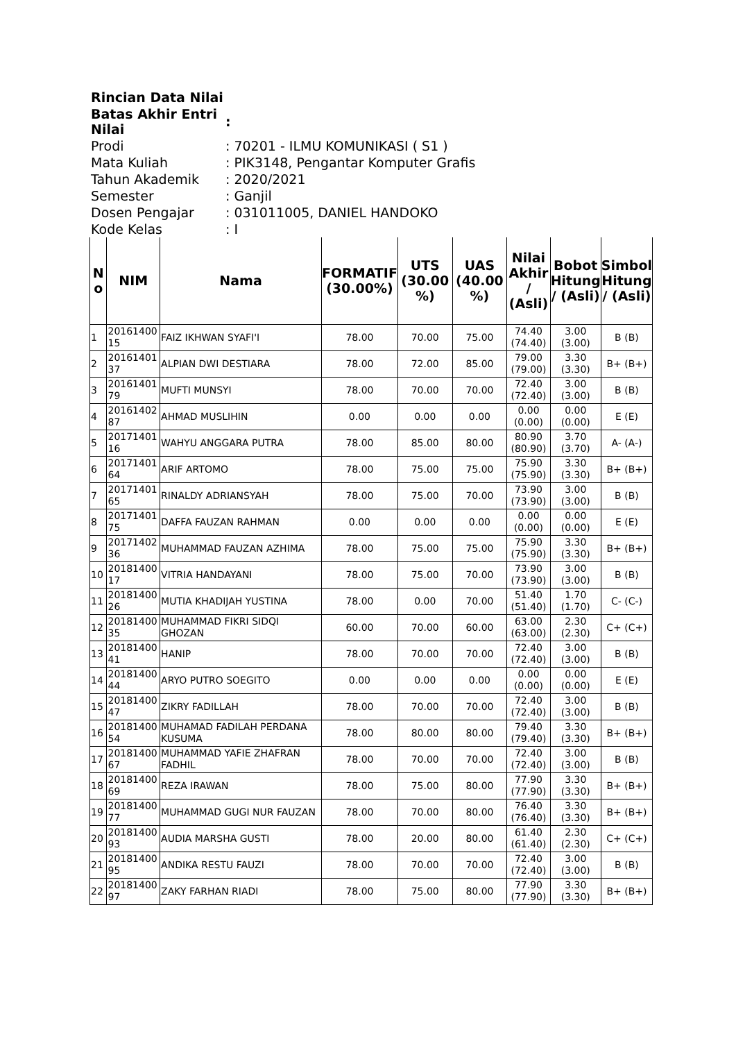| Rincian Data Nilai | |
| Batas Akhir Entri Nilai | : |
| Prodi | : 70201 - ILMU KOMUNIKASI ( S1 ) |
| Mata Kuliah | : PIK3148, Pengantar Komputer Grafis |
| Tahun Akademik | : 2020/2021 |
| Semester | : Ganjil |
| Dosen Pengajar | : 031011005, DANIEL HANDOKO |
| Kode Kelas | : I |
| N o | NIM | Nama | FORMATIF (30.00%) | UTS (30.00 %) | UAS (40.00 %) | Nilai Akhir / (Asli) | Bobot Hitung / (Asli) | Simbol Hitung / (Asli) |
| --- | --- | --- | --- | --- | --- | --- | --- | --- |
| 1 | 20161400 15 | FAIZ IKHWAN SYAFI'I | 78.00 | 70.00 | 75.00 | 74.40 (74.40) | 3.00 (3.00) | B (B) |
| 2 | 20161401 37 | ALPIAN DWI DESTIARA | 78.00 | 72.00 | 85.00 | 79.00 (79.00) | 3.30 (3.30) | B+ (B+) |
| 3 | 20161401 79 | MUFTI MUNSYI | 78.00 | 70.00 | 70.00 | 72.40 (72.40) | 3.00 (3.00) | B (B) |
| 4 | 20161402 87 | AHMAD MUSLIHIN | 0.00 | 0.00 | 0.00 | 0.00 (0.00) | 0.00 (0.00) | E (E) |
| 5 | 20171401 16 | WAHYU ANGGARA PUTRA | 78.00 | 85.00 | 80.00 | 80.90 (80.90) | 3.70 (3.70) | A- (A-) |
| 6 | 20171401 64 | ARIF ARTOMO | 78.00 | 75.00 | 75.00 | 75.90 (75.90) | 3.30 (3.30) | B+ (B+) |
| 7 | 20171401 65 | RINALDY ADRIANSYAH | 78.00 | 75.00 | 70.00 | 73.90 (73.90) | 3.00 (3.00) | B (B) |
| 8 | 20171401 75 | DAFFA FAUZAN RAHMAN | 0.00 | 0.00 | 0.00 | 0.00 (0.00) | 0.00 (0.00) | E (E) |
| 9 | 20171402 36 | MUHAMMAD FAUZAN AZHIMA | 78.00 | 75.00 | 75.00 | 75.90 (75.90) | 3.30 (3.30) | B+ (B+) |
| 10 | 20181400 17 | VITRIA HANDAYANI | 78.00 | 75.00 | 70.00 | 73.90 (73.90) | 3.00 (3.00) | B (B) |
| 11 | 20181400 26 | MUTIA KHADIJAH YUSTINA | 78.00 | 0.00 | 70.00 | 51.40 (51.40) | 1.70 (1.70) | C- (C-) |
| 12 | 20181400 35 | MUHAMMAD FIKRI SIDQI GHOZAN | 60.00 | 70.00 | 60.00 | 63.00 (63.00) | 2.30 (2.30) | C+ (C+) |
| 13 | 20181400 41 | HANIP | 78.00 | 70.00 | 70.00 | 72.40 (72.40) | 3.00 (3.00) | B (B) |
| 14 | 20181400 44 | ARYO PUTRO SOEGITO | 0.00 | 0.00 | 0.00 | 0.00 (0.00) | 0.00 (0.00) | E (E) |
| 15 | 20181400 47 | ZIKRY FADILLAH | 78.00 | 70.00 | 70.00 | 72.40 (72.40) | 3.00 (3.00) | B (B) |
| 16 | 20181400 54 | MUHAMAD FADILAH PERDANA KUSUMA | 78.00 | 80.00 | 80.00 | 79.40 (79.40) | 3.30 (3.30) | B+ (B+) |
| 17 | 20181400 67 | MUHAMMAD YAFIE ZHAFRAN FADHIL | 78.00 | 70.00 | 70.00 | 72.40 (72.40) | 3.00 (3.00) | B (B) |
| 18 | 20181400 69 | REZA IRAWAN | 78.00 | 75.00 | 80.00 | 77.90 (77.90) | 3.30 (3.30) | B+ (B+) |
| 19 | 20181400 77 | MUHAMMAD GUGI NUR FAUZAN | 78.00 | 70.00 | 80.00 | 76.40 (76.40) | 3.30 (3.30) | B+ (B+) |
| 20 | 20181400 93 | AUDIA MARSHA GUSTI | 78.00 | 20.00 | 80.00 | 61.40 (61.40) | 2.30 (2.30) | C+ (C+) |
| 21 | 20181400 95 | ANDIKA RESTU FAUZI | 78.00 | 70.00 | 70.00 | 72.40 (72.40) | 3.00 (3.00) | B (B) |
| 22 | 20181400 97 | ZAKY FARHAN RIADI | 78.00 | 75.00 | 80.00 | 77.90 (77.90) | 3.30 (3.30) | B+ (B+) |